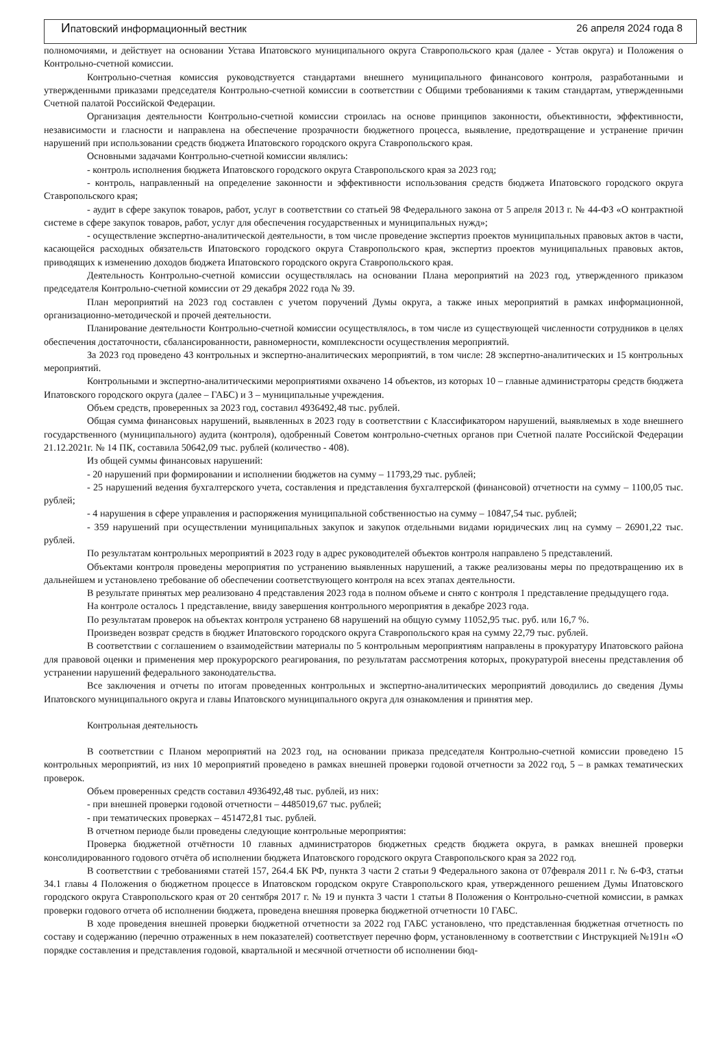Ипатовский информационный вестник 26 апреля 2024 года 8
полномочиями, и действует на основании Устава Ипатовского муниципального округа Ставропольского края (далее - Устав округа) и Положения о Контрольно-счетной комиссии.
Контрольно-счетная комиссия руководствуется стандартами внешнего муниципального финансового контроля, разработанными и утвержденными приказами председателя Контрольно-счетной комиссии в соответствии с Общими требованиями к таким стандартам, утвержденными Счетной палатой Российской Федерации.
Организация деятельности Контрольно-счетной комиссии строилась на основе принципов законности, объективности, эффективности, независимости и гласности и направлена на обеспечение прозрачности бюджетного процесса, выявление, предотвращение и устранение причин нарушений при использовании средств бюджета Ипатовского городского округа Ставропольского края.
Основными задачами Контрольно-счетной комиссии являлись:
- контроль исполнения бюджета Ипатовского городского округа Ставропольского края за 2023 год;
- контроль, направленный на определение законности и эффективности использования средств бюджета Ипатовского городского округа Ставропольского края;
- аудит в сфере закупок товаров, работ, услуг в соответствии со статьей 98 Федерального закона от 5 апреля 2013 г. № 44-ФЗ «О контрактной системе в сфере закупок товаров, работ, услуг для обеспечения государственных и муниципальных нужд»;
- осуществление экспертно-аналитической деятельности, в том числе проведение экспертиз проектов муниципальных правовых актов в части, касающейся расходных обязательств Ипатовского городского округа Ставропольского края, экспертиз проектов муниципальных правовых актов, приводящих к изменению доходов бюджета Ипатовского городского округа Ставропольского края.
Деятельность Контрольно-счетной комиссии осуществлялась на основании Плана мероприятий на 2023 год, утвержденного приказом председателя Контрольно-счетной комиссии от 29 декабря 2022 года № 39.
План мероприятий на 2023 год составлен с учетом поручений Думы округа, а также иных мероприятий в рамках информационной, организационно-методической и прочей деятельности.
Планирование деятельности Контрольно-счетной комиссии осуществлялось, в том числе из существующей численности сотрудников в целях обеспечения достаточности, сбалансированности, равномерности, комплексности осуществления мероприятий.
За 2023 год проведено 43 контрольных и экспертно-аналитических мероприятий, в том числе: 28 экспертно-аналитических и 15 контрольных мероприятий.
Контрольными и экспертно-аналитическими мероприятиями охвачено 14 объектов, из которых 10 – главные администраторы средств бюджета Ипатовского городского округа (далее – ГАБС) и 3 – муниципальные учреждения.
Объем средств, проверенных за 2023 год, составил 4936492,48 тыс. рублей.
Общая сумма финансовых нарушений, выявленных в 2023 году в соответствии с Классификатором нарушений, выявляемых в ходе внешнего государственного (муниципального) аудита (контроля), одобренный Советом контрольно-счетных органов при Счетной палате Российской Федерации 21.12.2021г. № 14 ПК, составила 50642,09 тыс. рублей (количество - 408).
Из общей суммы финансовых нарушений:
- 20 нарушений при формировании и исполнении бюджетов на сумму – 11793,29 тыс. рублей;
- 25 нарушений ведения бухгалтерского учета, составления и представления бухгалтерской (финансовой) отчетности на сумму – 1100,05 тыс. рублей;
- 4 нарушения в сфере управления и распоряжения муниципальной собственностью на сумму – 10847,54 тыс. рублей;
- 359 нарушений при осуществлении муниципальных закупок и закупок отдельными видами юридических лиц на сумму – 26901,22 тыс. рублей.
По результатам контрольных мероприятий в 2023 году в адрес руководителей объектов контроля направлено 5 представлений.
Объектами контроля проведены мероприятия по устранению выявленных нарушений, а также реализованы меры по предотвращению их в дальнейшем и установлено требование об обеспечении соответствующего контроля на всех этапах деятельности.
В результате принятых мер реализовано 4 представления 2023 года в полном объеме и снято с контроля 1 представление предыдущего года.
На контроле осталось 1 представление, ввиду завершения контрольного мероприятия в декабре 2023 года.
По результатам проверок на объектах контроля устранено 68 нарушений на общую сумму 11052,95 тыс. руб. или 16,7 %.
Произведен возврат средств в бюджет Ипатовского городского округа Ставропольского края на сумму 22,79 тыс. рублей.
В соответствии с соглашением о взаимодействии материалы по 5 контрольным мероприятиям направлены в прокуратуру Ипатовского района для правовой оценки и применения мер прокурорского реагирования, по результатам рассмотрения которых, прокуратурой внесены представления об устранении нарушений федерального законодательства.
Все заключения и отчеты по итогам проведенных контрольных и экспертно-аналитических мероприятий доводились до сведения Думы Ипатовского муниципального округа и главы Ипатовского муниципального округа для ознакомления и принятия мер.
Контрольная деятельность
В соответствии с Планом мероприятий на 2023 год, на основании приказа председателя Контрольно-счетной комиссии проведено 15 контрольных мероприятий, из них 10 мероприятий проведено в рамках внешней проверки годовой отчетности за 2022 год, 5 – в рамках тематических проверок.
Объем проверенных средств составил 4936492,48 тыс. рублей, из них:
- при внешней проверки годовой отчетности – 4485019,67 тыс. рублей;
- при тематических проверках – 451472,81 тыс. рублей.
В отчетном периоде были проведены следующие контрольные мероприятия:
Проверка бюджетной отчётности 10 главных администраторов бюджетных средств бюджета округа, в рамках внешней проверки консолидированного годового отчёта об исполнении бюджета Ипатовского городского округа Ставропольского края за 2022 год.
В соответствии с требованиями статей 157, 264.4 БК РФ, пункта 3 части 2 статьи 9 Федерального закона от 07февраля 2011 г. № 6-ФЗ, статьи 34.1 главы 4 Положения о бюджетном процессе в Ипатовском городском округе Ставропольского края, утвержденного решением Думы Ипатовского городского округа Ставропольского края от 20 сентября 2017 г. № 19 и пункта 3 части 1 статьи 8 Положения о Контрольно-счетной комиссии, в рамках проверки годового отчета об исполнении бюджета, проведена внешняя проверка бюджетной отчетности 10 ГАБС.
В ходе проведения внешней проверки бюджетной отчетности за 2022 год ГАБС установлено, что представленная бюджетная отчетность по составу и содержанию (перечню отраженных в нем показателей) соответствует перечню форм, установленному в соответствии с Инструкцией №191н «О порядке составления и представления годовой, квартальной и месячной отчетности об исполнении бюд-